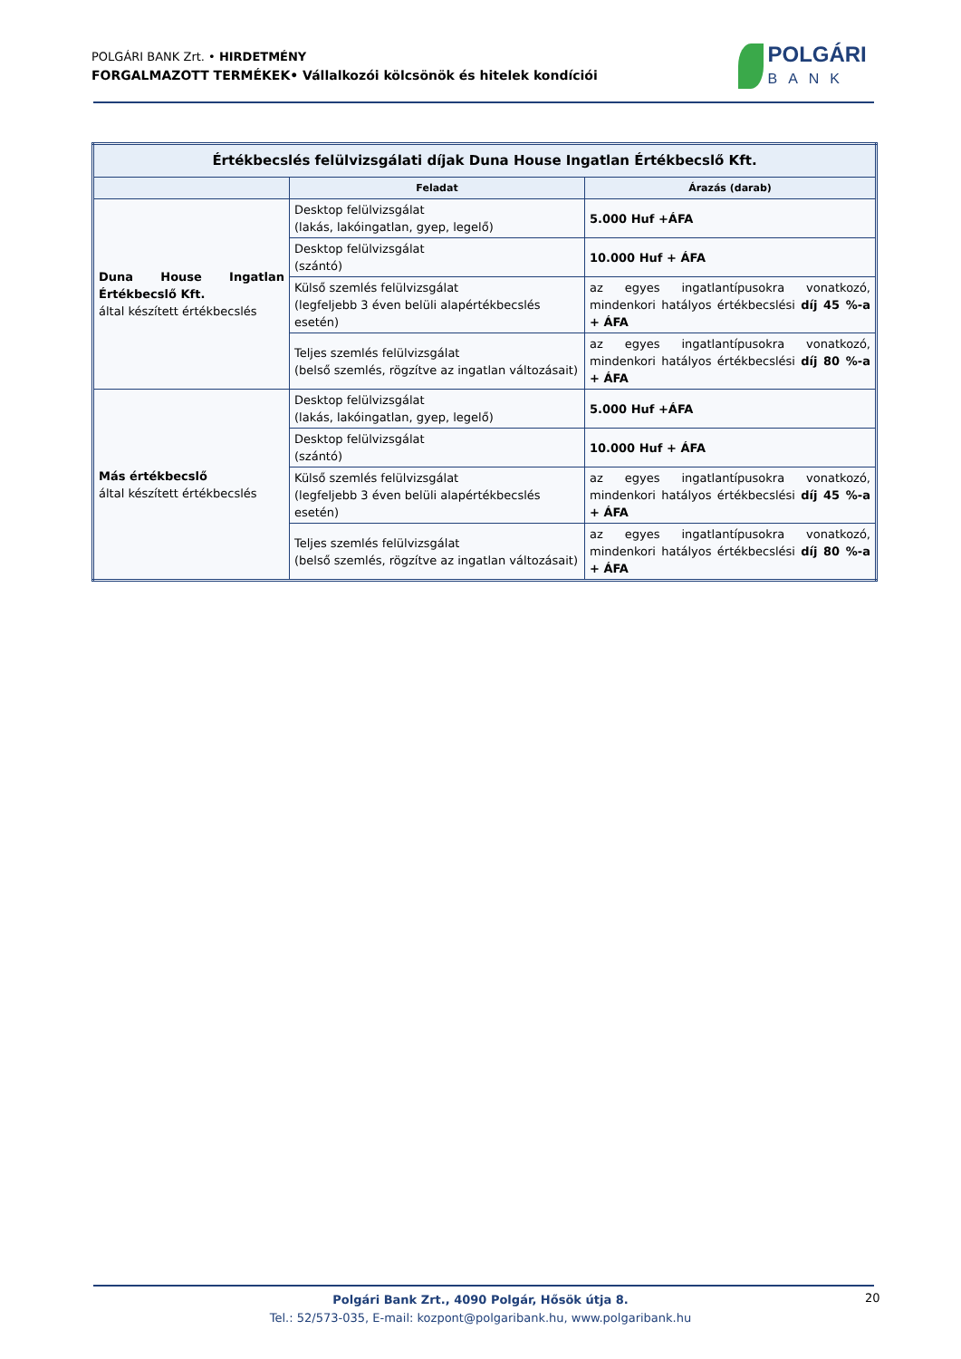POLGÁRI BANK Zrt. • HIRDETMÉNY
FORGALMAZOTT TERMÉKEK• Vállalkozói kölcsönök és hitelek kondíciói
POLGÁRI
BANK
| Értékbecslés felülvizsgálati díjak Duna House Ingatlan Értékbecslő Kft. | | |
| --- | --- | --- |
| | Feladat | Árazás (darab) |
| Duna House Ingatlan Értékbecslő Kft. által készített értékbecslés | Desktop felülvizsgálat (lakás, lakóingatlan, gyep, legelő) | 5.000 Huf +ÁFA |
| | Desktop felülvizsgálat (szántó) | 10.000 Huf + ÁFA |
| | Külső szemlés felülvizsgálat (legfeljebb 3 éven belüli alapértékbecslés esetén) | az egyes ingatlantípusokra vonatkozó, mindenkori hatályos értékbecslési díj 45 %-a + ÁFA |
| | Teljes szemlés felülvizsgálat (belső szemlés, rögzítve az ingatlan változásait) | az egyes ingatlantípusokra vonatkozó, mindenkori hatályos értékbecslési díj 80 %-a + ÁFA |
| Más értékbecslő által készített értékbecslés | Desktop felülvizsgálat (lakás, lakóingatlan, gyep, legelő) | 5.000 Huf +ÁFA |
| | Desktop felülvizsgálat (szántó) | 10.000 Huf + ÁFA |
| | Külső szemlés felülvizsgálat (legfeljebb 3 éven belüli alapértékbecslés esetén) | az egyes ingatlantípusokra vonatkozó, mindenkori hatályos értékbecslési díj 45 %-a + ÁFA |
| | Teljes szemlés felülvizsgálat (belső szemlés, rögzítve az ingatlan változásait) | az egyes ingatlantípusokra vonatkozó, mindenkori hatályos értékbecslési díj 80 %-a + ÁFA |
Polgári Bank Zrt., 4090 Polgár, Hősök útja 8.
Tel.: 52/573-035, E-mail: kozpont@polgaribank.hu, www.polgaribank.hu
20